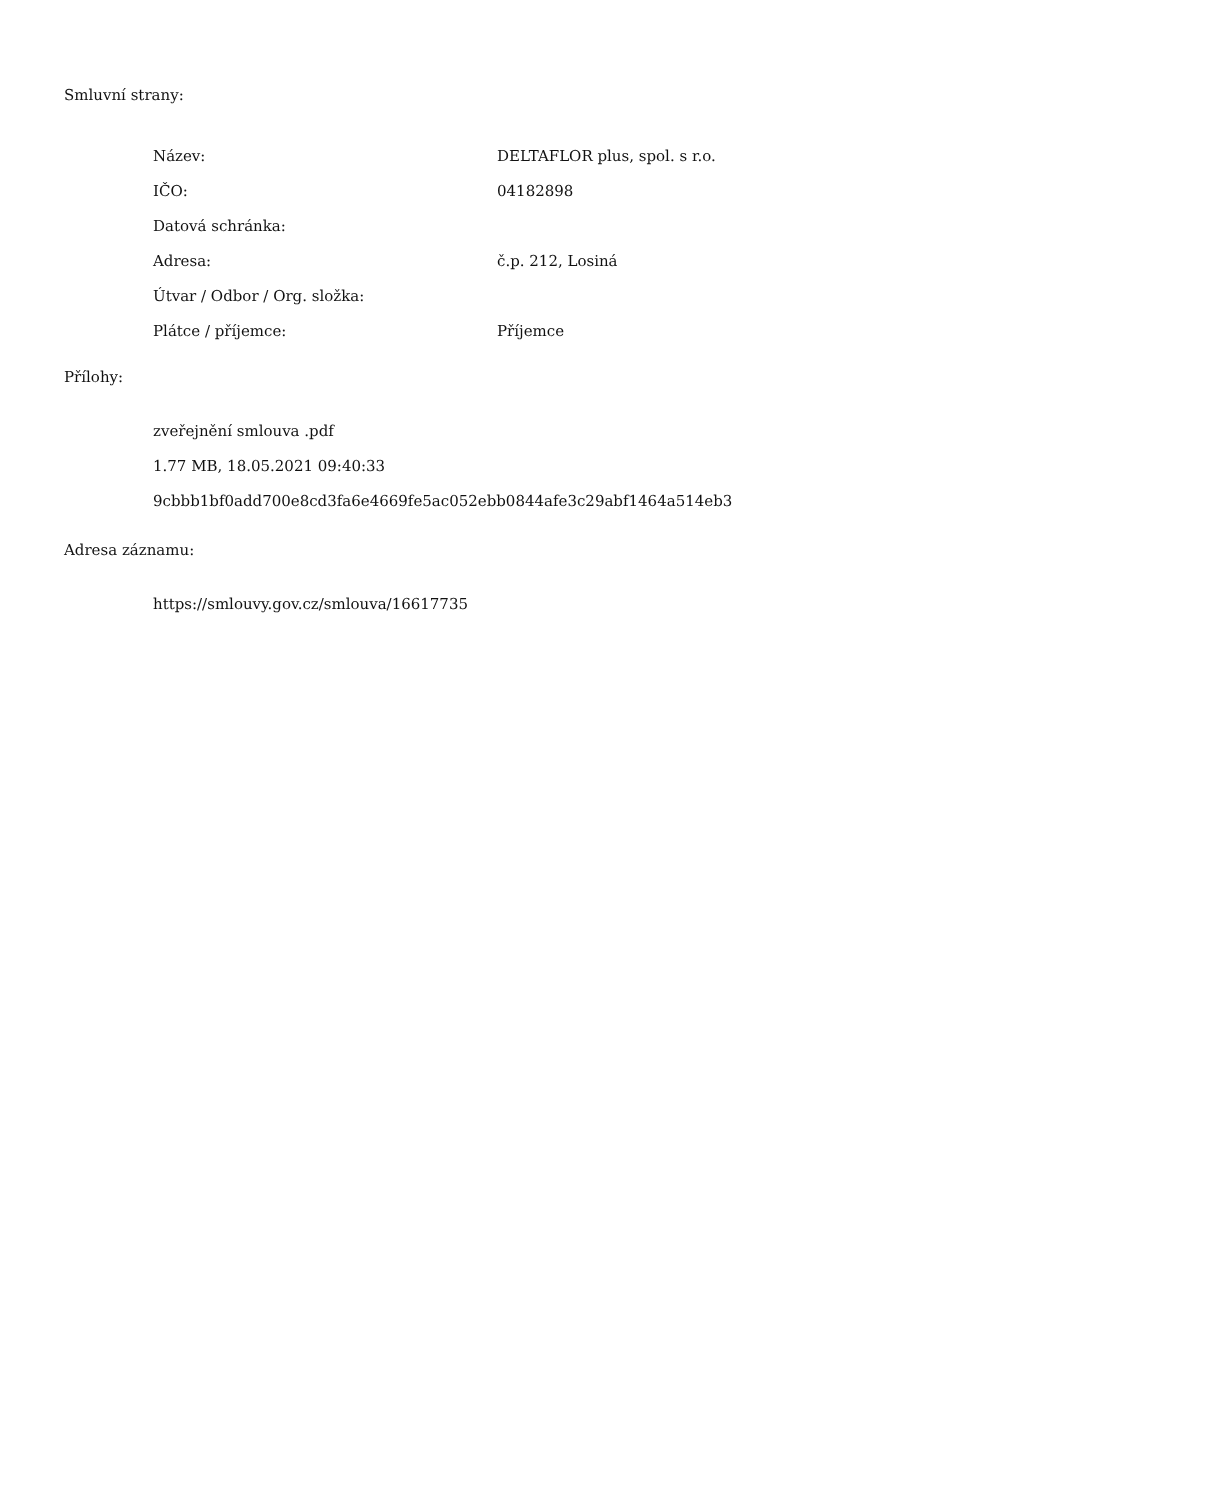Smluvní strany:
| Název: | DELTAFLOR plus, spol. s r.o. |
| IČO: | 04182898 |
| Datová schránka: | |
| Adresa: | č.p. 212, Losiná |
| Útvar / Odbor / Org. složka: | |
| Plátce / příjemce: | Příjemce |
Přílohy:
zveřejnění smlouva .pdf
1.77 MB, 18.05.2021 09:40:33
9cbbb1bf0add700e8cd3fa6e4669fe5ac052ebb0844afe3c29abf1464a514eb3
Adresa záznamu:
https://smlouvy.gov.cz/smlouva/16617735